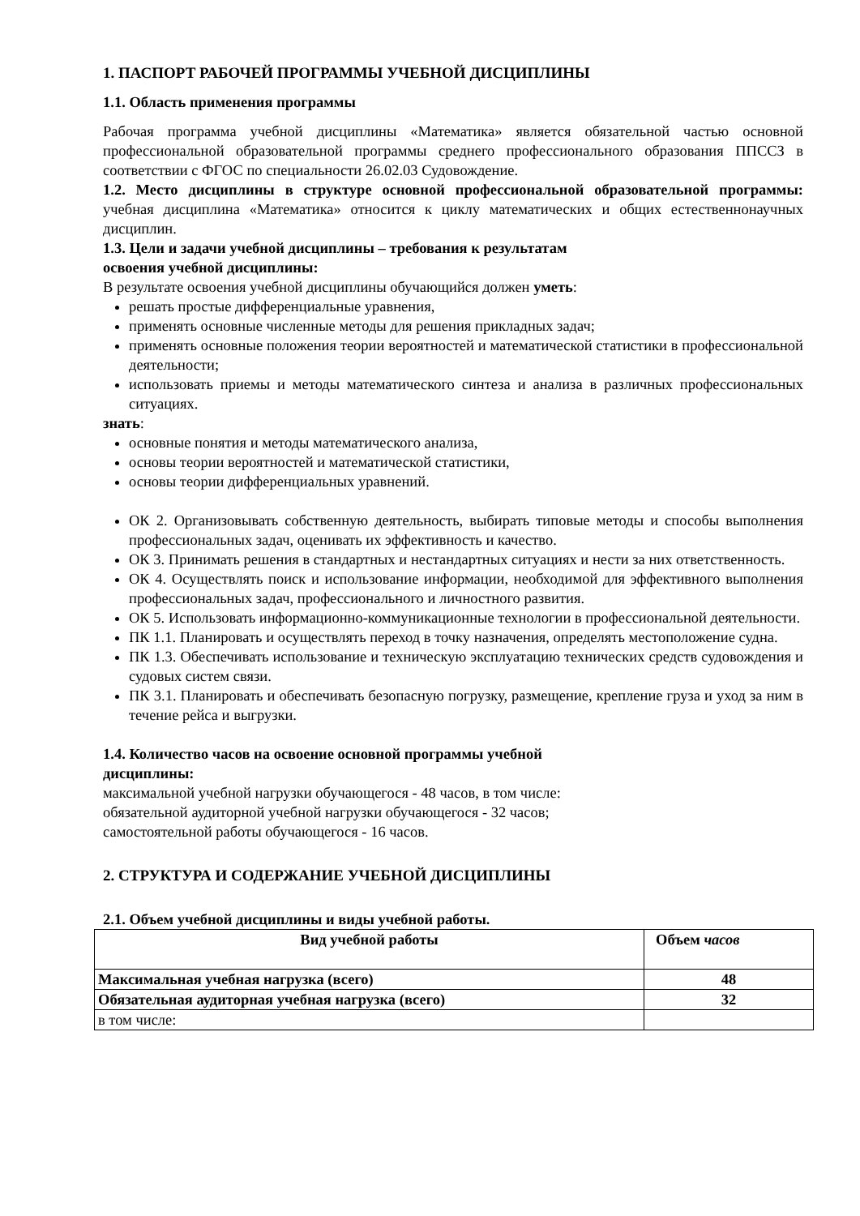1. ПАСПОРТ РАБОЧЕЙ ПРОГРАММЫ УЧЕБНОЙ ДИСЦИПЛИНЫ
1.1. Область применения программы
Рабочая программа учебной дисциплины «Математика» является обязательной частью основной профессиональной образовательной программы среднего профессионального образования ППССЗ в соответствии с ФГОС по специальности 26.02.03 Судовождение.
1.2. Место дисциплины в структуре основной профессиональной образовательной программы: учебная дисциплина «Математика» относится к циклу математических и общих естественнонаучных дисциплин.
1.3. Цели и задачи учебной дисциплины – требования к результатам
освоения учебной дисциплины:
В результате освоения учебной дисциплины обучающийся должен уметь:
решать простые дифференциальные уравнения,
применять основные численные методы для решения прикладных задач;
применять основные положения теории вероятностей и математической статистики в профессиональной деятельности;
использовать приемы и методы математического синтеза и анализа в различных профессиональных ситуациях.
знать:
основные понятия и методы математического анализа,
основы теории вероятностей и математической статистики,
основы теории дифференциальных уравнений.
ОК 2. Организовывать собственную деятельность, выбирать типовые методы и способы выполнения профессиональных задач, оценивать их эффективность и качество.
ОК 3. Принимать решения в стандартных и нестандартных ситуациях и нести за них ответственность.
ОК 4. Осуществлять поиск и использование информации, необходимой для эффективного выполнения профессиональных задач, профессионального и личностного развития.
ОК 5. Использовать информационно-коммуникационные технологии в профессиональной деятельности.
ПК 1.1. Планировать и осуществлять переход в точку назначения, определять местоположение судна.
ПК 1.3. Обеспечивать использование и техническую эксплуатацию технических средств судовождения и судовых систем связи.
ПК 3.1. Планировать и обеспечивать безопасную погрузку, размещение, крепление груза и уход за ним в течение рейса и выгрузки.
1.4. Количество часов на освоение основной программы учебной
дисциплины:
максимальной учебной нагрузки обучающегося - 48 часов, в том числе:
обязательной аудиторной учебной нагрузки обучающегося - 32 часов;
самостоятельной работы обучающегося - 16 часов.
2. СТРУКТУРА И СОДЕРЖАНИЕ УЧЕБНОЙ ДИСЦИПЛИНЫ
2.1. Объем учебной дисциплины и виды учебной работы.
| Вид учебной работы | Объем часов |
| --- | --- |
| Максимальная учебная нагрузка (всего) | 48 |
| Обязательная аудиторная учебная нагрузка (всего) | 32 |
| в том числе: | |